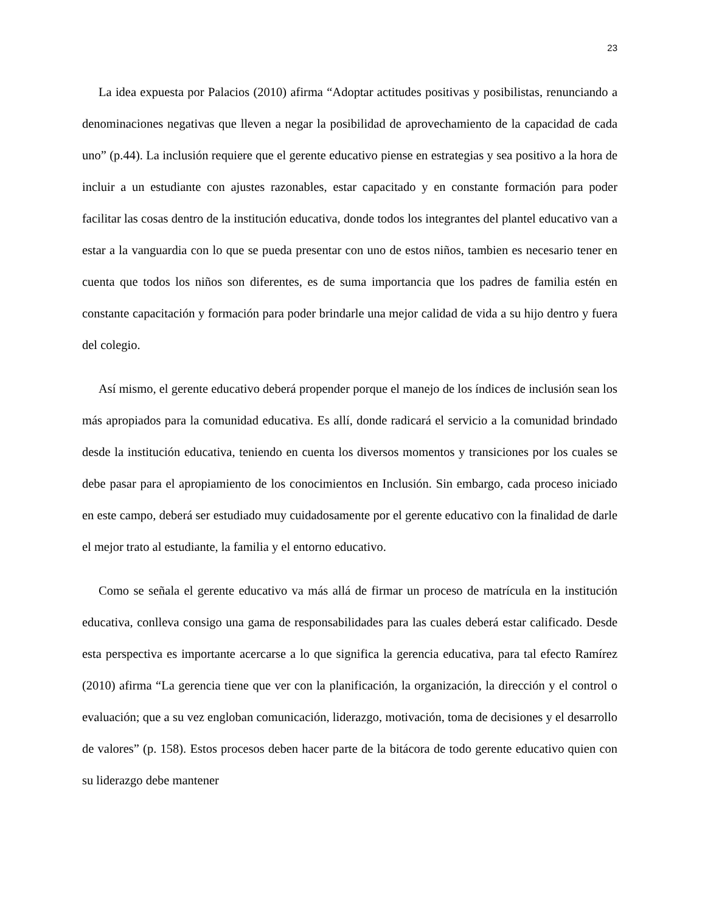23
La idea expuesta por Palacios (2010) afirma “Adoptar actitudes positivas y posibilistas, renunciando a denominaciones negativas que lleven a negar la posibilidad de aprovechamiento de la capacidad de cada uno” (p.44). La inclusión requiere que el gerente educativo piense en estrategias y sea positivo a la hora de incluir a un estudiante con ajustes razonables, estar capacitado y en constante formación para poder facilitar las cosas dentro de la institución educativa, donde todos los integrantes del plantel educativo van a estar a la vanguardia con lo que se pueda presentar con uno de estos niños, tambien es necesario tener en cuenta que todos los niños son diferentes, es de suma importancia que los padres de familia estén en constante capacitación y formación para poder brindarle una mejor calidad de vida a su hijo dentro y fuera del colegio.
Así mismo, el gerente educativo deberá propender porque el manejo de los índices de inclusión sean los más apropiados para la comunidad educativa. Es allí, donde radicará el servicio a la comunidad brindado desde la institución educativa, teniendo en cuenta los diversos momentos y transiciones por los cuales se debe pasar para el apropiamiento de los conocimientos en Inclusión. Sin embargo, cada proceso iniciado en este campo, deberá ser estudiado muy cuidadosamente por el gerente educativo con la finalidad de darle el mejor trato al estudiante, la familia y el entorno educativo.
Como se señala el gerente educativo va más allá de firmar un proceso de matrícula en la institución educativa, conlleva consigo una gama de responsabilidades para las cuales deberá estar calificado. Desde esta perspectiva es importante acercarse a lo que significa la gerencia educativa, para tal efecto Ramírez (2010) afirma “La gerencia tiene que ver con la planificación, la organización, la dirección y el control o evaluación; que a su vez engloban comunicación, liderazgo, motivación, toma de decisiones y el desarrollo de valores” (p. 158). Estos procesos deben hacer parte de la bitácora de todo gerente educativo quien con su liderazgo debe mantener